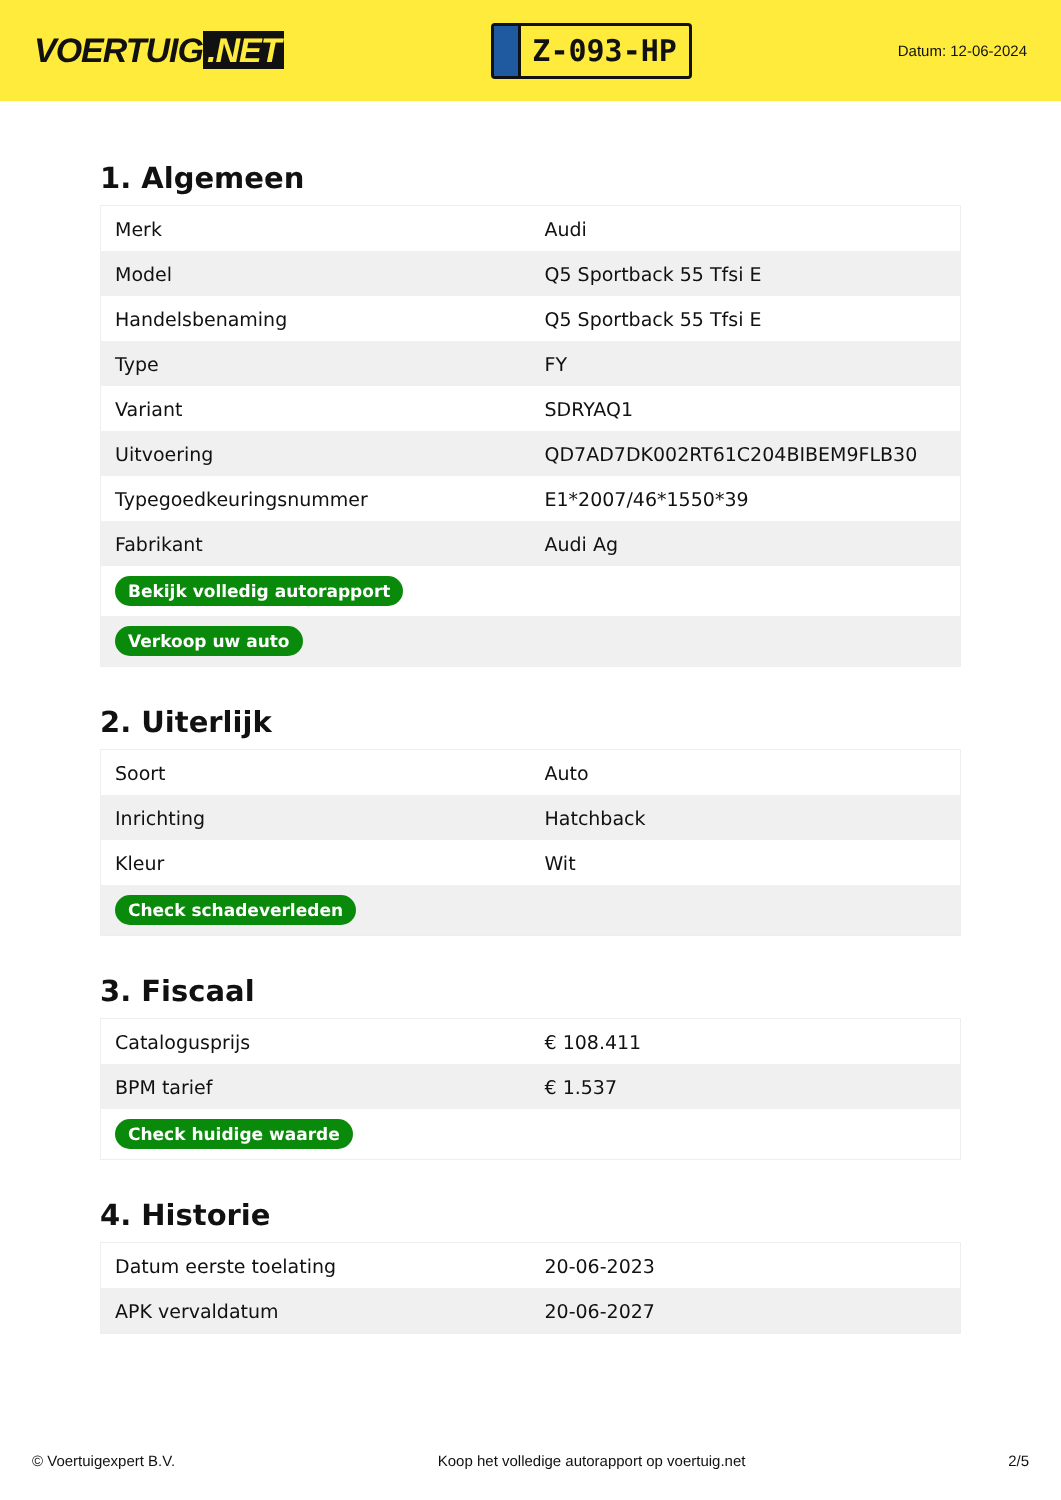VOERTUIG.NET
Z-093-HP
Datum: 12-06-2024
1. Algemeen
| Merk | Audi |
| Model | Q5 Sportback 55 Tfsi E |
| Handelsbenaming | Q5 Sportback 55 Tfsi E |
| Type | FY |
| Variant | SDRYAQ1 |
| Uitvoering | QD7AD7DK002RT61C204BIBEM9FLB30 |
| Typegoedkeuringsnummer | E1*2007/46*1550*39 |
| Fabrikant | Audi Ag |
| Bekijk volledig autorapport | |
| Verkoop uw auto | |
2. Uiterlijk
| Soort | Auto |
| Inrichting | Hatchback |
| Kleur | Wit |
| Check schadeverleden | |
3. Fiscaal
| Catalogusprijs | € 108.411 |
| BPM tarief | € 1.537 |
| Check huidige waarde | |
4. Historie
| Datum eerste toelating | 20-06-2023 |
| APK vervaldatum | 20-06-2027 |
© Voertuigexpert B.V. Koop het volledige autorapport op voertuig.net 2/5